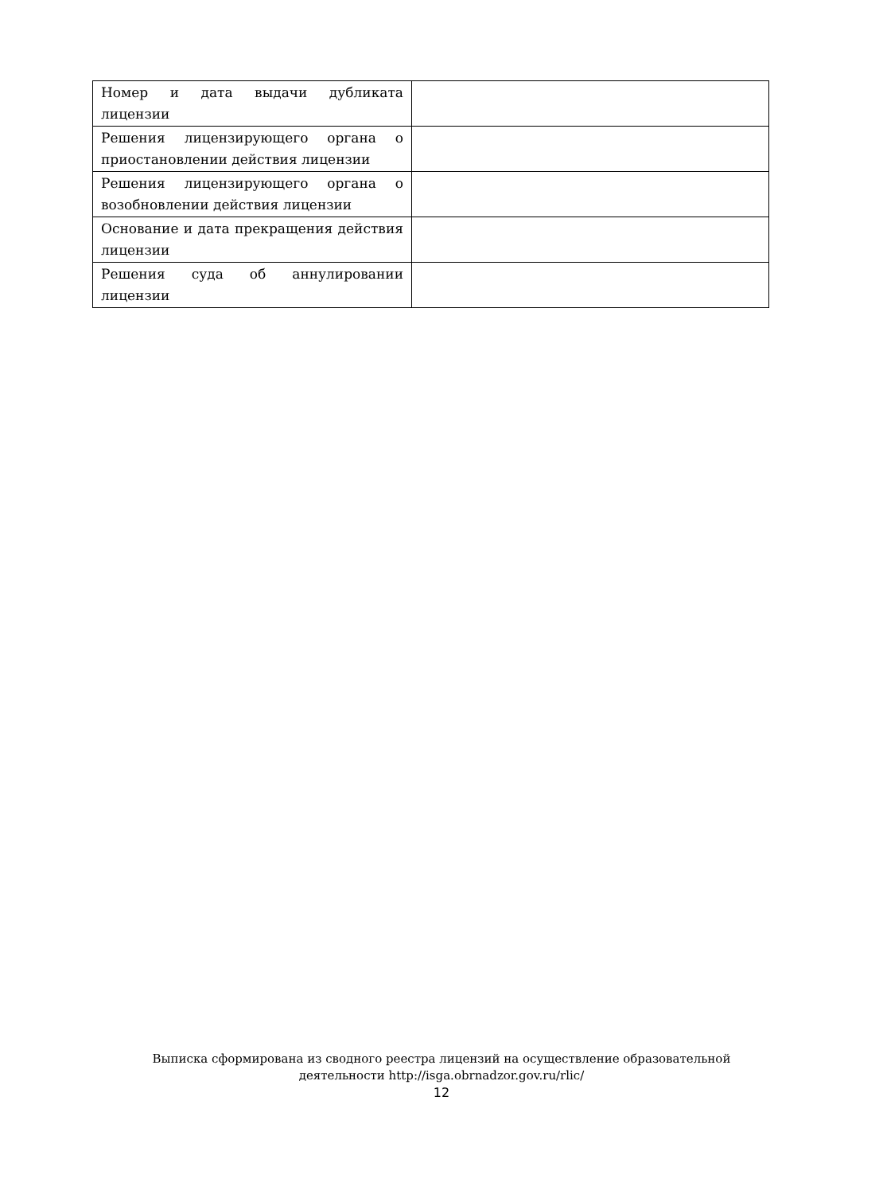| Номер и дата выдачи дубликата лицензии | |
| Решения лицензирующего органа о приостановлении действия лицензии | |
| Решения лицензирующего органа о возобновлении действия лицензии | |
| Основание и дата прекращения действия лицензии | |
| Решения суда об аннулировании лицензии | |
Выписка сформирована из сводного реестра лицензий на осуществление образовательной
деятельности http://isga.obrnadzor.gov.ru/rlic/
12